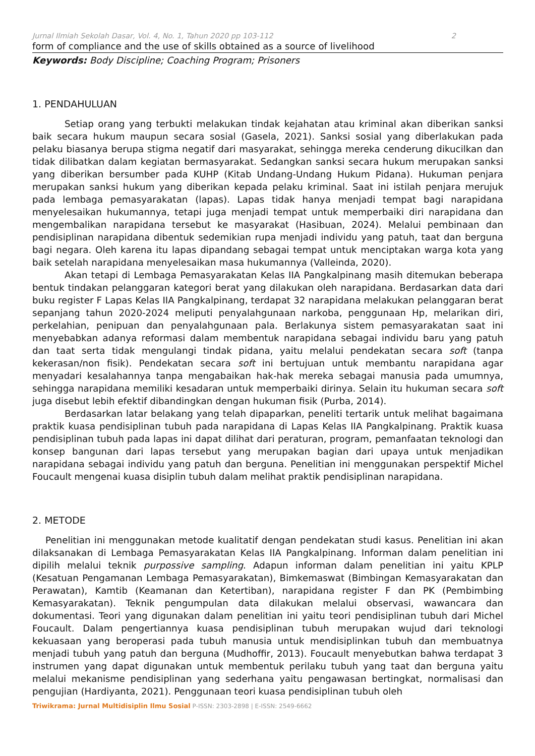Jurnal Ilmiah Sekolah Dasar, Vol. 4, No. 1, Tahun 2020 pp 103-112 2
form of compliance and the use of skills obtained as a source of livelihood
Keywords: Body Discipline; Coaching Program; Prisoners
1. PENDAHULUAN
Setiap orang yang terbukti melakukan tindak kejahatan atau kriminal akan diberikan sanksi baik secara hukum maupun secara sosial (Gasela, 2021). Sanksi sosial yang diberlakukan pada pelaku biasanya berupa stigma negatif dari masyarakat, sehingga mereka cenderung dikucilkan dan tidak dilibatkan dalam kegiatan bermasyarakat. Sedangkan sanksi secara hukum merupakan sanksi yang diberikan bersumber pada KUHP (Kitab Undang-Undang Hukum Pidana). Hukuman penjara merupakan sanksi hukum yang diberikan kepada pelaku kriminal. Saat ini istilah penjara merujuk pada lembaga pemasyarakatan (lapas). Lapas tidak hanya menjadi tempat bagi narapidana menyelesaikan hukumannya, tetapi juga menjadi tempat untuk memperbaiki diri narapidana dan mengembalikan narapidana tersebut ke masyarakat (Hasibuan, 2024). Melalui pembinaan dan pendisiplinan narapidana dibentuk sedemikian rupa menjadi individu yang patuh, taat dan berguna bagi negara. Oleh karena itu lapas dipandang sebagai tempat untuk menciptakan warga kota yang baik setelah narapidana menyelesaikan masa hukumannya (Valleinda, 2020).
Akan tetapi di Lembaga Pemasyarakatan Kelas IIA Pangkalpinang masih ditemukan beberapa bentuk tindakan pelanggaran kategori berat yang dilakukan oleh narapidana. Berdasarkan data dari buku register F Lapas Kelas IIA Pangkalpinang, terdapat 32 narapidana melakukan pelanggaran berat sepanjang tahun 2020-2024 meliputi penyalahgunaan narkoba, penggunaan Hp, melarikan diri, perkelahian, penipuan dan penyalahgunaan pala. Berlakunya sistem pemasyarakatan saat ini menyebabkan adanya reformasi dalam membentuk narapidana sebagai individu baru yang patuh dan taat serta tidak mengulangi tindak pidana, yaitu melalui pendekatan secara soft (tanpa kekerasan/non fisik). Pendekatan secara soft ini bertujuan untuk membantu narapidana agar menyadari kesalahannya tanpa mengabaikan hak-hak mereka sebagai manusia pada umumnya, sehingga narapidana memiliki kesadaran untuk memperbaiki dirinya. Selain itu hukuman secara soft juga disebut lebih efektif dibandingkan dengan hukuman fisik (Purba, 2014).
Berdasarkan latar belakang yang telah dipaparkan, peneliti tertarik untuk melihat bagaimana praktik kuasa pendisiplinan tubuh pada narapidana di Lapas Kelas IIA Pangkalpinang. Praktik kuasa pendisiplinan tubuh pada lapas ini dapat dilihat dari peraturan, program, pemanfaatan teknologi dan konsep bangunan dari lapas tersebut yang merupakan bagian dari upaya untuk menjadikan narapidana sebagai individu yang patuh dan berguna. Penelitian ini menggunakan perspektif Michel Foucault mengenai kuasa disiplin tubuh dalam melihat praktik pendisiplinan narapidana.
2. METODE
Penelitian ini menggunakan metode kualitatif dengan pendekatan studi kasus. Penelitian ini akan dilaksanakan di Lembaga Pemasyarakatan Kelas IIA Pangkalpinang. Informan dalam penelitian ini dipilih melalui teknik purpossive sampling. Adapun informan dalam penelitian ini yaitu KPLP (Kesatuan Pengamanan Lembaga Pemasyarakatan), Bimkemaswat (Bimbingan Kemasyarakatan dan Perawatan), Kamtib (Keamanan dan Ketertiban), narapidana register F dan PK (Pembimbing Kemasyarakatan). Teknik pengumpulan data dilakukan melalui observasi, wawancara dan dokumentasi. Teori yang digunakan dalam penelitian ini yaitu teori pendisiplinan tubuh dari Michel Foucault. Dalam pengertiannya kuasa pendisiplinan tubuh merupakan wujud dari teknologi kekuasaan yang beroperasi pada tubuh manusia untuk mendisiplinkan tubuh dan membuatnya menjadi tubuh yang patuh dan berguna (Mudhoffir, 2013). Foucault menyebutkan bahwa terdapat 3 instrumen yang dapat digunakan untuk membentuk perilaku tubuh yang taat dan berguna yaitu melalui mekanisme pendisiplinan yang sederhana yaitu pengawasan bertingkat, normalisasi dan pengujian (Hardiyanta, 2021). Penggunaan teori kuasa pendisiplinan tubuh oleh
Triwikrama: Jurnal Multidisiplin Ilmu Sosial P-ISSN: 2303-2898 | E-ISSN: 2549-6662